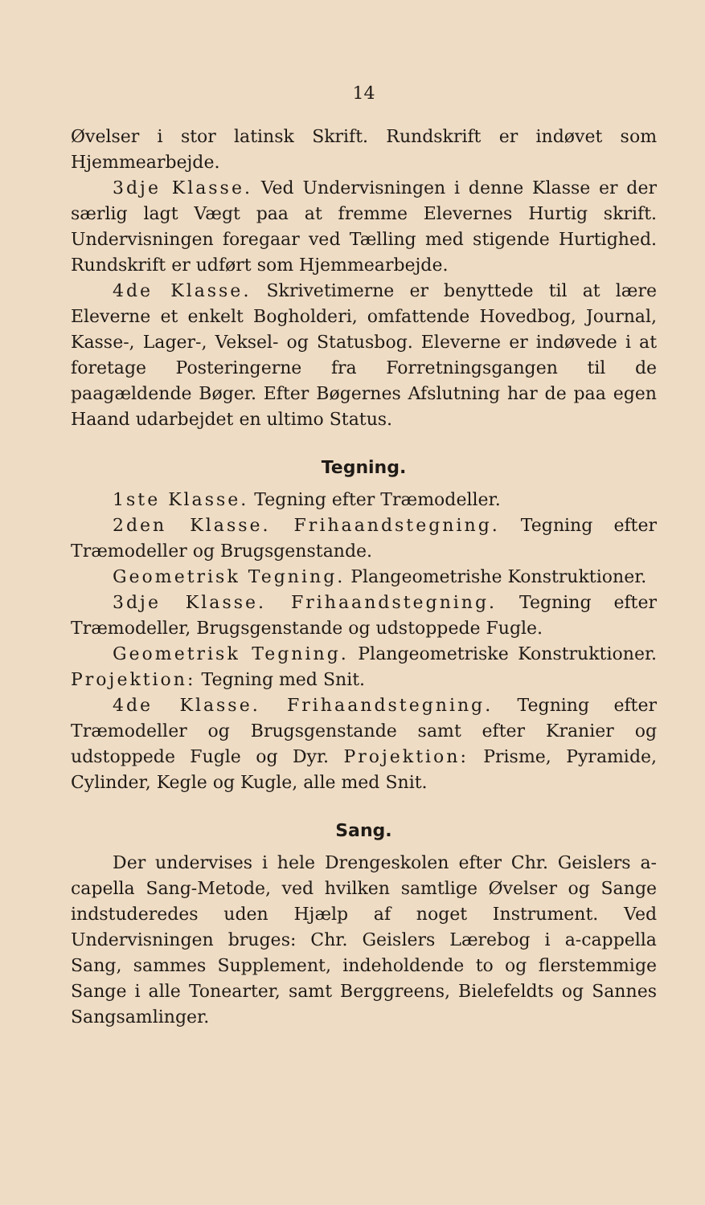14
Øvelser i stor latinsk Skrift. Rundskrift er indøvet som Hjemmearbejde.
3dje Klasse. Ved Undervisningen i denne Klasse er der særlig lagt Vægt paa at fremme Elevernes Hurtig skrift. Undervisningen foregaar ved Tælling med stigende Hurtighed. Rundskrift er udført som Hjemmearbejde.
4de Klasse. Skrivetimerne er benyttede til at lære Eleverne et enkelt Bogholderi, omfattende Hovedbog, Journal, Kasse-, Lager-, Veksel- og Statusbog. Eleverne er indøvede i at foretage Posteringerne fra Forretningsgangen til de paagældende Bøger. Efter Bøgernes Afslutning har de paa egen Haand udarbejdet en ultimo Status.
Tegning.
1ste Klasse. Tegning efter Træmodeller.
2den Klasse. Frihaandstegning. Tegning efter Træmodeller og Brugsgenstande.
Geometrisk Tegning. Plangeometrishe Konstruktioner.
3dje Klasse. Frihaandstegning. Tegning efter Træmodeller, Brugsgenstande og udstoppede Fugle.
Geometrisk Tegning. Plangeometriske Konstruktioner. Projektion: Tegning med Snit.
4de Klasse. Frihaandstegning. Tegning efter Træmodeller og Brugsgenstande samt efter Kranier og udstoppede Fugle og Dyr. Projektion: Prisme, Pyramide, Cylinder, Kegle og Kugle, alle med Snit.
Sang.
Der undervises i hele Drengeskolen efter Chr. Geislers a-capella Sang-Metode, ved hvilken samtlige Øvelser og Sange indstuderedes uden Hjælp af noget Instrument. Ved Undervisningen bruges: Chr. Geislers Lærebog i a-cappella Sang, sammes Supplement, indeholdende to og flerstemmige Sange i alle Tonearter, samt Berggreens, Bielefeldts og Sannes Sangsamlinger.